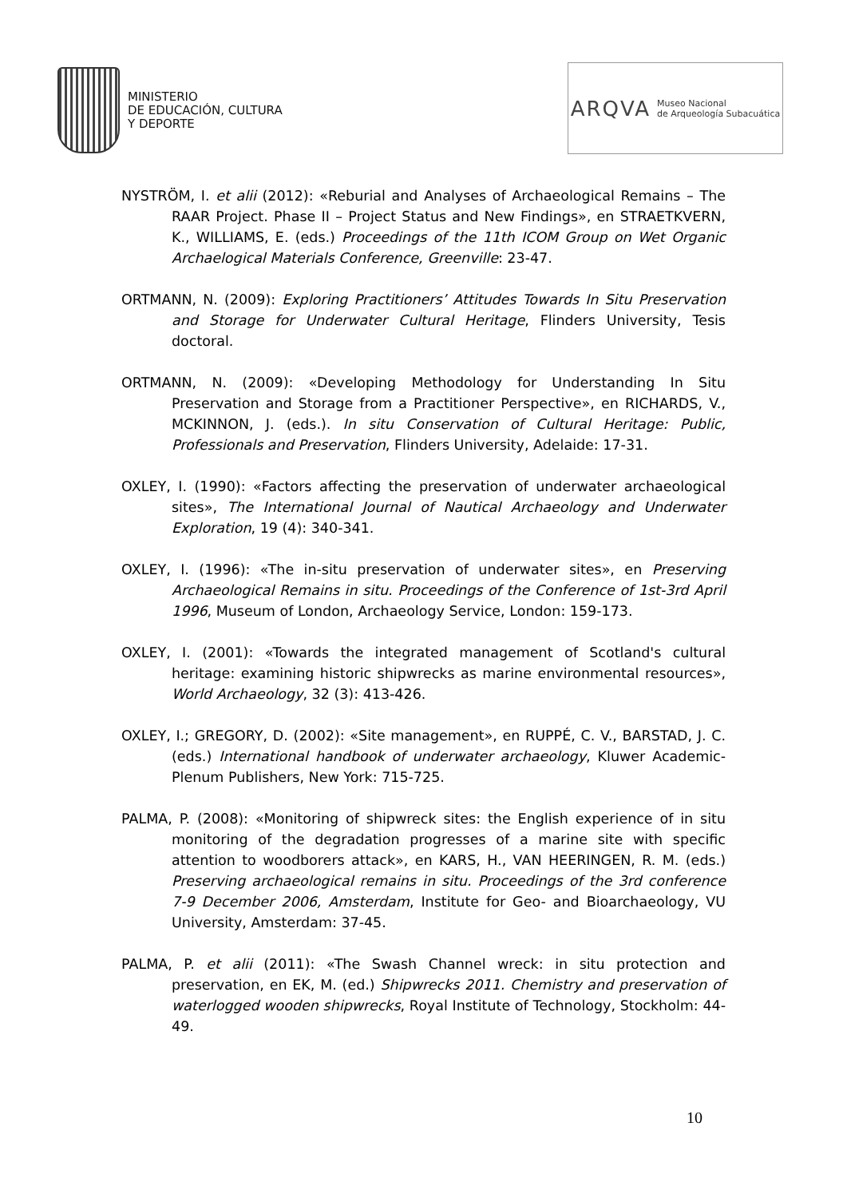MINISTERIO
DE EDUCACIÓN, CULTURA
Y DEPORTE
ARQVA Museo Nacional
de Arqueología Subacuática
NYSTRÖM, I. et alii (2012): «Reburial and Analyses of Archaeological Remains – The RAAR Project. Phase II – Project Status and New Findings», en STRAETKVERN, K., WILLIAMS, E. (eds.) Proceedings of the 11th ICOM Group on Wet Organic Archaelogical Materials Conference, Greenville: 23-47.
ORTMANN, N. (2009): Exploring Practitioners’ Attitudes Towards In Situ Preservation and Storage for Underwater Cultural Heritage, Flinders University, Tesis doctoral.
ORTMANN, N. (2009): «Developing Methodology for Understanding In Situ Preservation and Storage from a Practitioner Perspective», en RICHARDS, V., MCKINNON, J. (eds.). In situ Conservation of Cultural Heritage: Public, Professionals and Preservation, Flinders University, Adelaide: 17-31.
OXLEY, I. (1990): «Factors affecting the preservation of underwater archaeological sites», The International Journal of Nautical Archaeology and Underwater Exploration, 19 (4): 340-341.
OXLEY, I. (1996): «The in-situ preservation of underwater sites», en Preserving Archaeological Remains in situ. Proceedings of the Conference of 1st-3rd April 1996, Museum of London, Archaeology Service, London: 159-173.
OXLEY, I. (2001): «Towards the integrated management of Scotland's cultural heritage: examining historic shipwrecks as marine environmental resources», World Archaeology, 32 (3): 413-426.
OXLEY, I.; GREGORY, D. (2002): «Site management», en RUPPÉ, C. V., BARSTAD, J. C. (eds.) International handbook of underwater archaeology, Kluwer Academic-Plenum Publishers, New York: 715-725.
PALMA, P. (2008): «Monitoring of shipwreck sites: the English experience of in situ monitoring of the degradation progresses of a marine site with specific attention to woodborers attack», en KARS, H., VAN HEERINGEN, R. M. (eds.) Preserving archaeological remains in situ. Proceedings of the 3rd conference 7-9 December 2006, Amsterdam, Institute for Geo- and Bioarchaeology, VU University, Amsterdam: 37-45.
PALMA, P. et alii (2011): «The Swash Channel wreck: in situ protection and preservation, en EK, M. (ed.) Shipwrecks 2011. Chemistry and preservation of waterlogged wooden shipwrecks, Royal Institute of Technology, Stockholm: 44-49.
10